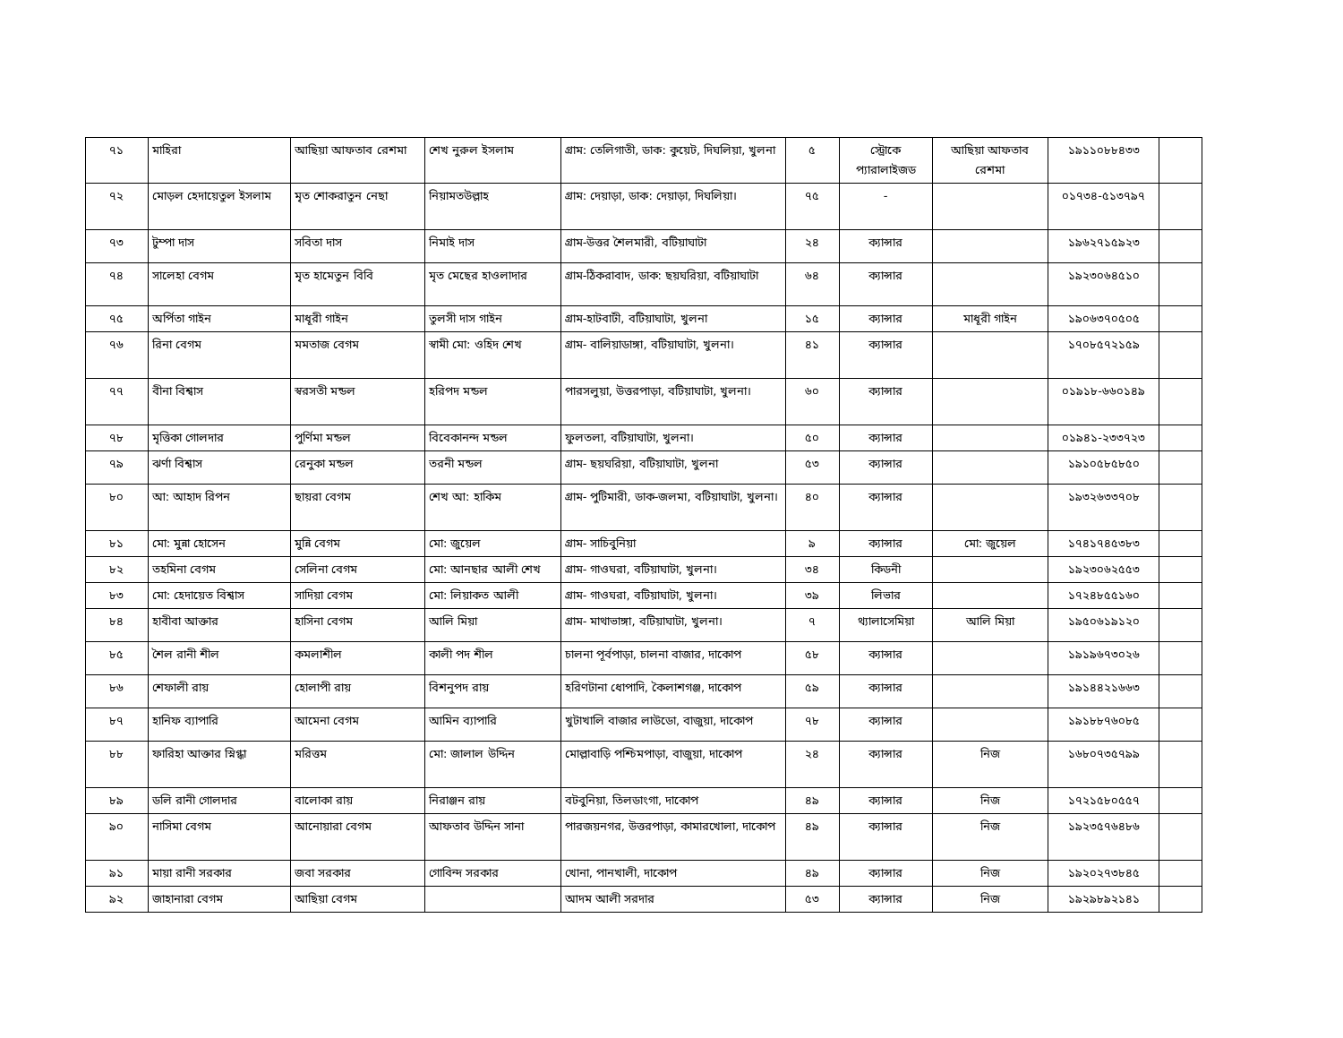| ৭১ | মাহিরা | আছিয়া আফতাব রেশমা | শেখ নুরুল ইসলাম | গ্রাম: তেলিগাতী, ডাক: কুয়েট, দিঘলিয়া, খুলনা | ৫ | স্ট্রোকে প্যারালাইজড | আছিয়া আফতাব রেশমা | ১৯১১০৮৮৪৩৩ | |
| ৭২ | মোড়ল হেদায়েতুল ইসলাম | মৃত শোকরাতুন নেছা | নিয়ামতউল্লাহ | গ্রাম: দেয়াড়া, ডাক: দেয়াড়া, দিঘলিয়া। | ৭৫ | - | | ০১৭৩৪-৫১৩৭৯৭ | |
| ৭৩ | টুম্পা দাস | সবিতা দাস | নিমাই দাস | গ্রাম-উত্তর শৈলমারী, বটিয়াঘাটা | ২৪ | ক্যান্সার | | ১৯৬২৭১৫৯২৩ | |
| ৭৪ | সালেহা বেগম | মৃত হামেতুন বিবি | মৃত মেছের হাওলাদার | গ্রাম-ঠিকরাবাদ, ডাক: ছয়ঘরিয়া, বটিয়াঘাটা | ৬৪ | ক্যান্সার | | ১৯২৩০৬৪৫১০ | |
| ৭৫ | অর্পিতা গাইন | মাধূরী গাইন | তুলসী দাস গাইন | গ্রাম-হাটবাটী, বটিয়াঘাটা, খুলনা | ১৫ | ক্যান্সার | মাধূরী গাইন | ১৯০৬৩৭০৫০৫ | |
| ৭৬ | রিনা বেগম | মমতাজ বেগম | স্বামী মো: ওহিদ শেখ | গ্রাম- বালিয়াডাঙ্গা, বটিয়াঘাটা, খুলনা। | ৪১ | ক্যান্সার | | ১৭০৮৫৭২১৫৯ | |
| ৭৭ | বীনা বিশ্বাস | স্বরসতী মন্ডল | হরিপদ মন্ডল | পারসলুয়া, উত্তরপাড়া, বটিয়াঘাটা, খুলনা। | ৬০ | ক্যান্সার | | ০১৯১৮-৬৬০১৪৯ | |
| ৭৮ | মৃত্তিকা গোলদার | পুর্ণিমা মন্ডল | বিবেকানন্দ মন্ডল | ফুলতলা, বটিয়াঘাটা, খুলনা। | ৫০ | ক্যান্সার | | ০১৯৪১-২৩৩৭২৩ | |
| ৭৯ | ঝর্ণা বিশ্বাস | রেনুকা মন্ডল | তরনী মন্ডল | গ্রাম- ছয়ঘরিয়া, বটিয়াঘাটা, খুলনা | ৫৩ | ক্যান্সার | | ১৯১০৫৮৫৮৫০ | |
| ৮০ | আ: আহাদ রিপন | ছায়রা বেগম | শেখ আ: হাকিম | গ্রাম- পুটিমারী, ডাক-জলমা, বটিয়াঘাটা, খুলনা। | ৪০ | ক্যান্সার | | ১৯৩২৬৩৩৭০৮ | |
| ৮১ | মো: মুন্না হোসেন | মুন্নি বেগম | মো: জুয়েল | গ্রাম- সাচিবুনিয়া | ৯ | ক্যান্সার | মো: জুয়েল | ১৭৪১৭৪৫৩৮৩ | |
| ৮২ | তহমিনা বেগম | সেলিনা বেগম | মো: আনছার আলী শেখ | গ্রাম- গাওঘরা, বটিয়াঘাটা, খুলনা। | ৩৪ | কিডনী | | ১৯২৩০৬২৫৫৩ | |
| ৮৩ | মো: হেদায়েত বিশ্বাস | সাদিয়া বেগম | মো: লিয়াকত আলী | গ্রাম- গাওঘরা, বটিয়াঘাটা, খুলনা। | ৩৯ | লিভার | | ১৭২৪৮৫৫১৬০ | |
| ৮৪ | হাবীবা আক্তার | হাসিনা বেগম | আলি মিয়া | গ্রাম- মাথাভাঙ্গা, বটিয়াঘাটা, খুলনা। | ৭ | থ্যালাসেমিয়া | আলি মিয়া | ১৯৫০৬১৯১২০ | |
| ৮৫ | শৈল রানী শীল | কমলাশীল | কালী পদ শীল | চালনা পূর্বপাড়া, চালনা বাজার, দাকোপ | ৫৮ | ক্যান্সার | | ১৯১৯৬৭৩০২৬ | |
| ৮৬ | শেফালী রায় | হোলাপী রায় | বিশনুপদ রায় | হরিণটানা ধোপাদি, কৈলাশগঞ্জ, দাকোপ | ৫৯ | ক্যান্সার | | ১৯১৪৪২১৬৬৩ | |
| ৮৭ | হানিফ ব্যাপারি | আমেনা বেগম | আমিন ব্যাপারি | খুটাখালি বাজার লাউডো, বাজুয়া, দাকোপ | ৭৮ | ক্যান্সার | | ১৯১৮৮৭৬০৮৫ | |
| ৮৮ | ফারিহা আক্তার স্নিগ্ধা | মরিত্তম | মো: জালাল উদ্দিন | মোল্লাবাড়ি পশ্চিমপাড়া, বাজুয়া, দাকোপ | ২৪ | ক্যান্সার | নিজ | ১৬৮০৭৩৫৭৯৯ | |
| ৮৯ | ডলি রানী গোলদার | বালোকা রায় | নিরাঞ্জন রায় | বটবুনিয়া, তিলডাংগা, দাকোপ | ৪৯ | ক্যান্সার | নিজ | ১৭২১৫৮০৫৫৭ | |
| ৯০ | নাসিমা বেগম | আনোয়ারা বেগম | আফতাব উদ্দিন সানা | পারজয়নগর, উত্তরপাড়া, কামারখোলা, দাকোপ | ৪৯ | ক্যান্সার | নিজ | ১৯২৩৫৭৬৪৮৬ | |
| ৯১ | মায়া রানী সরকার | জবা সরকার | গোবিন্দ সরকার | খোনা, পানখালী, দাকোপ | ৪৯ | ক্যান্সার | নিজ | ১৯২০২৭৩৮৪৫ | |
| ৯২ | জাহানারা বেগম | আছিয়া বেগম | | আদম আলী সরদার | ৫৩ | ক্যান্সার | নিজ | ১৯২৯৮৯২১৪১ | |